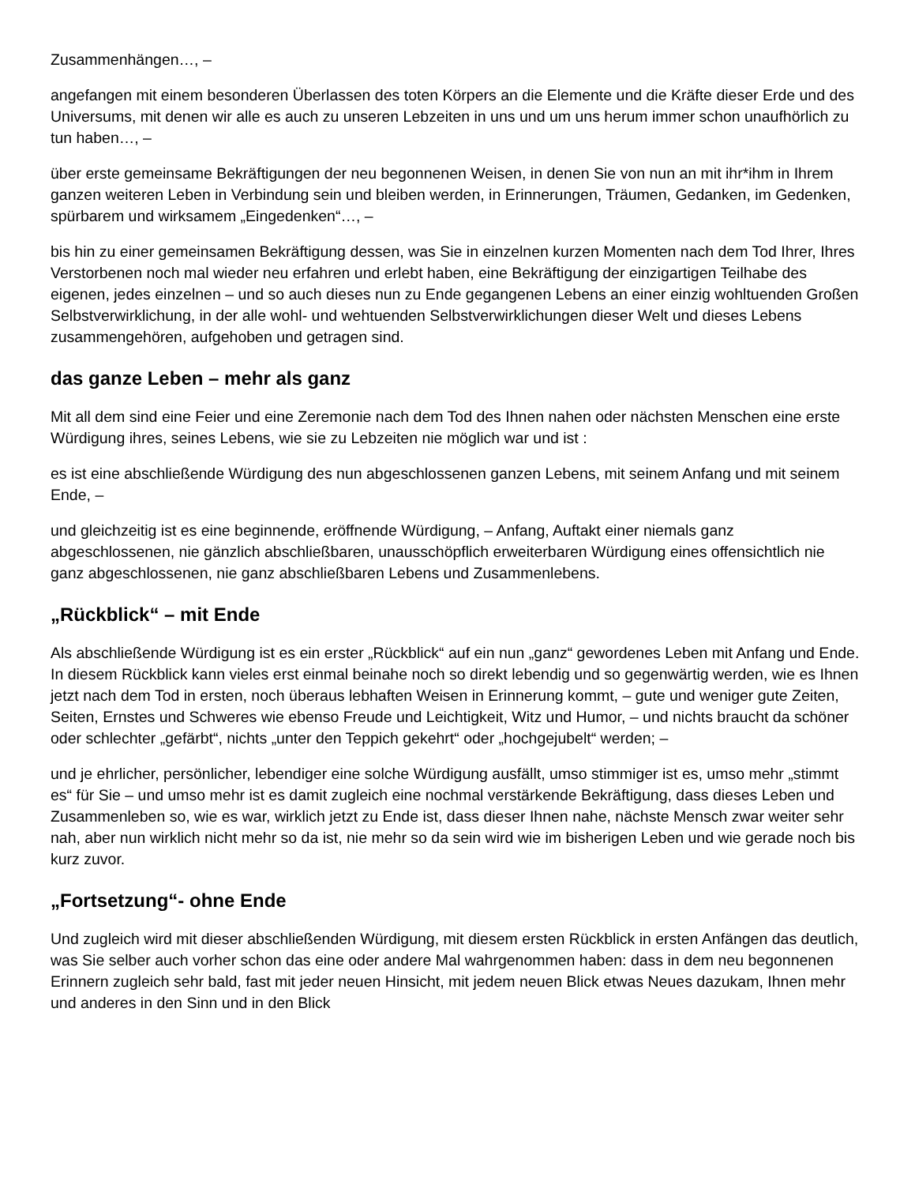Zusammenhängen…, –
angefangen mit einem besonderen Überlassen des toten Körpers an die Elemente und die Kräfte dieser Erde und des Universums, mit denen wir alle es auch zu unseren Lebzeiten in uns und um uns herum immer schon unaufhörlich zu tun haben…, –
über erste gemeinsame Bekräftigungen der neu begonnenen Weisen, in denen Sie von nun an mit ihr*ihm in Ihrem ganzen weiteren Leben in Verbindung sein und bleiben werden, in Erinnerungen, Träumen, Gedanken, im Gedenken, spürbarem und wirksamem „Eingedenken“…, –
bis hin zu einer gemeinsamen Bekräftigung dessen, was Sie in einzelnen kurzen Momenten nach dem Tod Ihrer, Ihres Verstorbenen noch mal wieder neu erfahren und erlebt haben, eine Bekräftigung der einzigartigen Teilhabe des eigenen, jedes einzelnen – und so auch dieses nun zu Ende gegangenen Lebens an einer einzig wohltuenden Großen Selbstverwirklichung, in der alle wohl- und wehtuenden Selbstverwirklichungen dieser Welt und dieses Lebens zusammengehören, aufgehoben und getragen sind.
das ganze Leben – mehr als ganz
Mit all dem sind eine Feier und eine Zeremonie nach dem Tod des Ihnen nahen oder nächsten Menschen eine erste Würdigung ihres, seines Lebens, wie sie zu Lebzeiten nie möglich war und ist :
es ist eine abschließende Würdigung des nun abgeschlossenen ganzen Lebens, mit seinem Anfang und mit seinem Ende, –
und gleichzeitig ist es eine beginnende, eröffnende Würdigung, – Anfang, Auftakt einer niemals ganz abgeschlossenen, nie gänzlich abschließbaren, unausschöpflich erweiterbaren Würdigung eines offensichtlich nie ganz abgeschlossenen, nie ganz abschließbaren Lebens und Zusammenlebens.
„Rückblick“ – mit Ende
Als abschließende Würdigung ist es ein erster „Rückblick“ auf ein nun „ganz“ gewordenes Leben mit Anfang und Ende. In diesem Rückblick kann vieles erst einmal beinahe noch so direkt lebendig und so gegenwärtig werden, wie es Ihnen jetzt nach dem Tod in ersten, noch überaus lebhaften Weisen in Erinnerung kommt, – gute und weniger gute Zeiten, Seiten, Ernstes und Schweres wie ebenso Freude und Leichtigkeit, Witz und Humor, – und nichts braucht da schöner oder schlechter „gefärbt“, nichts „unter den Teppich gekehrt“ oder „hochgejubelt“ werden; –
und je ehrlicher, persönlicher, lebendiger eine solche Würdigung ausfällt, umso stimmiger ist es, umso mehr „stimmt es“ für Sie – und umso mehr ist es damit zugleich eine nochmal verstärkende Bekräftigung, dass dieses Leben und Zusammenleben so, wie es war, wirklich jetzt zu Ende ist, dass dieser Ihnen nahe, nächste Mensch zwar weiter sehr nah, aber nun wirklich nicht mehr so da ist, nie mehr so da sein wird wie im bisherigen Leben und wie gerade noch bis kurz zuvor.
„Fortsetzung“- ohne Ende
Und zugleich wird mit dieser abschließenden Würdigung, mit diesem ersten Rückblick in ersten Anfängen das deutlich, was Sie selber auch vorher schon das eine oder andere Mal wahrgenommen haben: dass in dem neu begonnenen Erinnern zugleich sehr bald, fast mit jeder neuen Hinsicht, mit jedem neuen Blick etwas Neues dazukam, Ihnen mehr und anderes in den Sinn und in den Blick